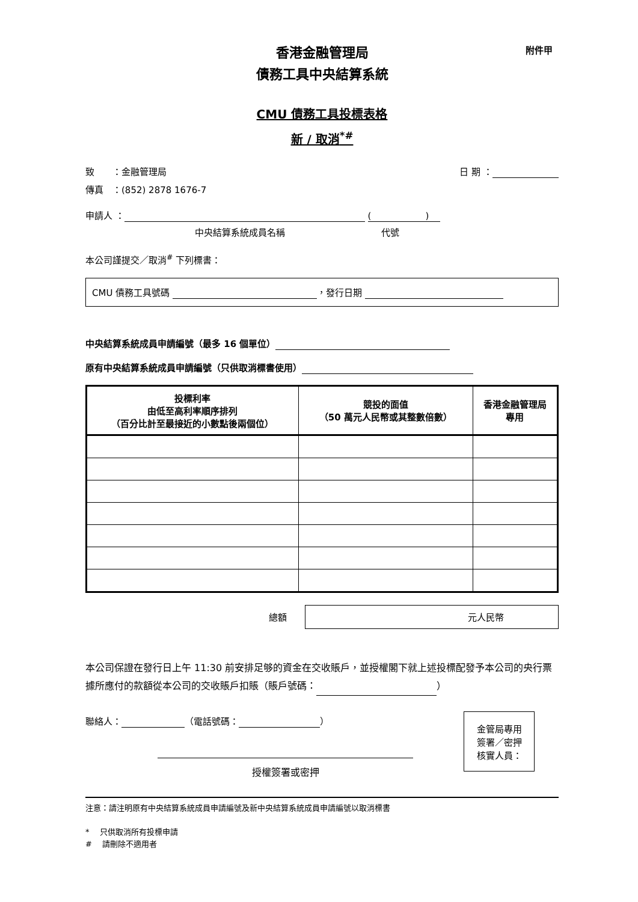附件甲
香港金融管理局
債務工具中央結算系統
CMU 債務工具投標表格
新 / 取消<sup>*#</sup>
致　　：金融管理局 日 期 ：
傳真　：(852) 2878 1676-7
申請人 ： (　　　　　　)
中央結算系統成員名稱 代號
本公司謹提交／取消<sup>#</sup> 下列標書：
CMU 債務工具號碼 ，發行日期
中央結算系統成員申請編號（最多 16 個單位）
原有中央結算系統成員申請編號（只供取消標書使用）
| 投標利率 由低至高利率順序排列 （百分比計至最接近的小數點後兩個位） | 競投的面值 （50 萬元人民幣或其整數倍數） | 香港金融管理局 專用 |
| --- | --- | --- |
總額
元人民幣
本公司保證在發行日上午 11:30 前安排足够的資金在交收賬戶，並授權閣下就上述投標配發予本公司的央行票據所應付的款額從本公司的交收賬戶扣賬（賬戶號碼： ）
聯絡人： （電話號碼： ）
授權簽署或密押
金管局專用
簽署／密押
核實人員：
注意：請注明原有中央結算系統成員申請編號及新中央結算系統成員申請編號以取消標書
*　 只供取消所有投標申請
#　 請刪除不適用者